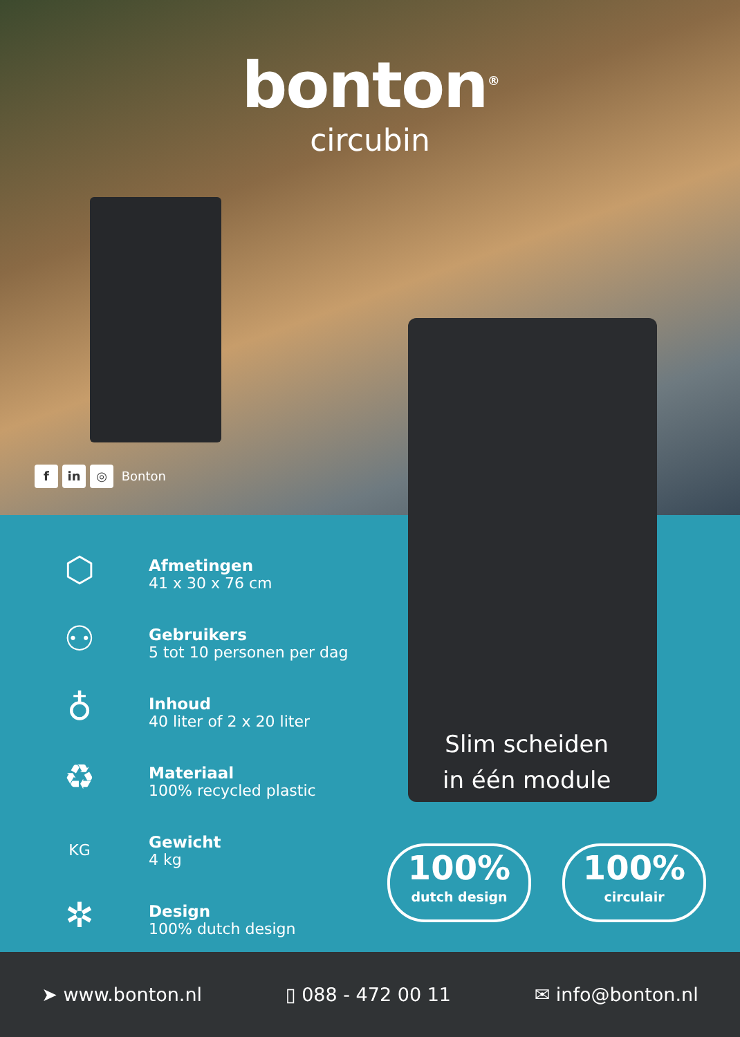bonton<sup>®</sup>
circubin
f in ◎ Bonton
⬡
Afmetingen
41 x 30 x 76 cm
⚇
Gebruikers
5 tot 10 personen per dag
♁
Inhoud
40 liter of 2 x 20 liter
♻
Materiaal
100% recycled plastic
KG
Gewicht
4 kg
✲
Design
100% dutch design
Slim scheiden
in één module
100%
dutch design
100%
circulair
➤ www.bonton.nl ▯ 088 - 472 00 11 ✉ info@bonton.nl